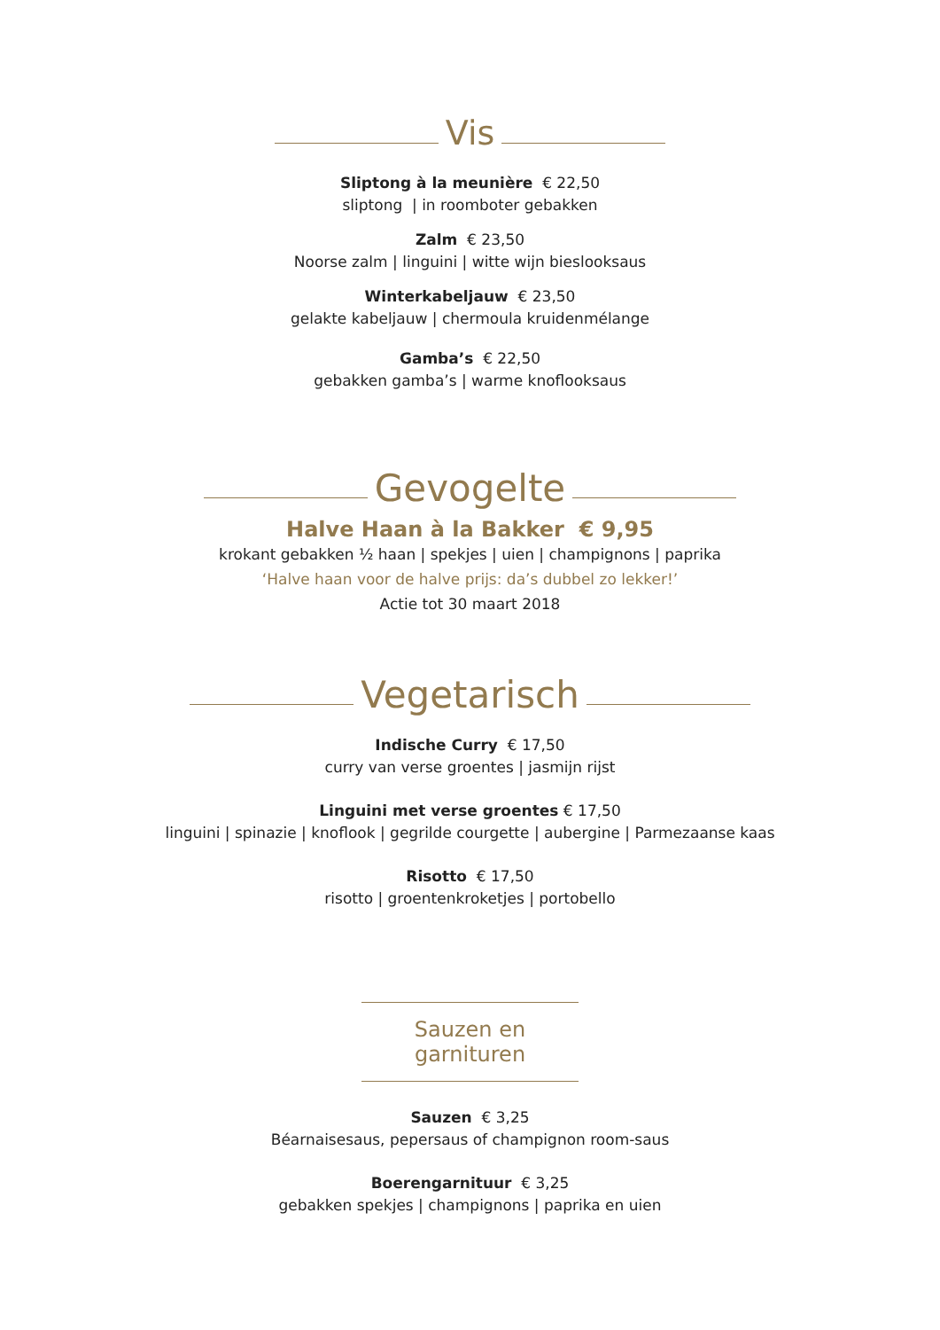Vis
Sliptong à la meunière € 22,50
sliptong | in roomboter gebakken
Zalm € 23,50
Noorse zalm | linguini | witte wijn bieslooksaus
Winterkabeljauw € 23,50
gelakte kabeljauw | chermoula kruidenmélange
Gamba’s € 22,50
gebakken gamba’s | warme knoflooksaus
Gevogelte
Halve Haan à la Bakker € 9,95
krokant gebakken ½ haan | spekjes | uien | champignons | paprika
‘Halve haan voor de halve prijs: da’s dubbel zo lekker!’
Actie tot 30 maart 2018
Vegetarisch
Indische Curry € 17,50
curry van verse groentes | jasmijn rijst
Linguini met verse groentes € 17,50
linguini | spinazie | knoflook | gegrilde courgette | aubergine | Parmezaanse kaas
Risotto € 17,50
risotto | groentenkroketjes | portobello
Sauzen en garnituren
Sauzen € 3,25
Béarnaisesaus, pepersaus of champignon room-saus
Boerengarnituur € 3,25
gebakken spekjes | champignons | paprika en uien